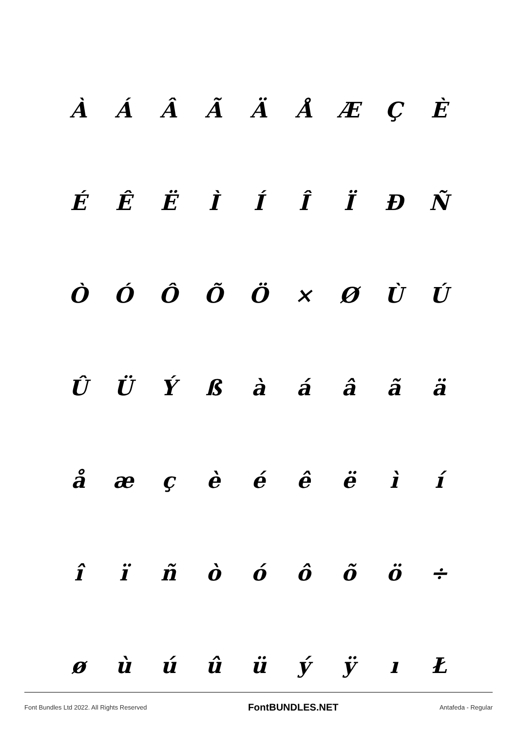À Á Â Ã Ä Å Æ Ç È
É Ê Ë Ì Í Î Ï Đ Ñ
Ò Ó Ô Õ Ö × Ø Ù Ú
Û Ü Ý ß à á â ã ä
å æ ç è é ê ë ì í
î ï ñ ò ó ô õ ö ÷
ø ù ú û ü ý ÿ ı Ł
Font Bundles Ltd 2022. All Rights Reserved FontBUNDLES.NET Antafeda - Regular